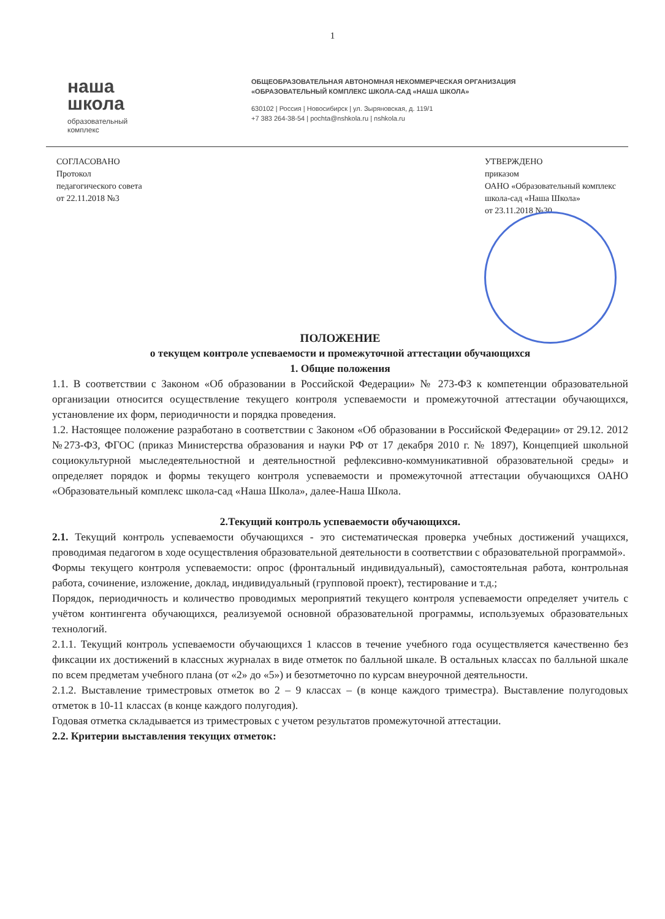1
наша
школа
образовательный
комплекс
ОБЩЕОБРАЗОВАТЕЛЬНАЯ АВТОНОМНАЯ НЕКОММЕРЧЕСКАЯ ОРГАНИЗАЦИЯ
«ОБРАЗОВАТЕЛЬНЫЙ КОМПЛЕКС ШКОЛА-САД «НАША ШКОЛА»
630102 | Россия | Новосибирск | ул. Зыряновская, д. 119/1
+7 383 264-38-54 | pochta@nshkola.ru | nshkola.ru
СОГЛАСОВАНО
Протокол
педагогического совета
от 22.11.2018 №3
УТВЕРЖДЕНО
приказом
ОАНО «Образовательный комплекс
школа-сад «Наша Школа»
от 23.11.2018 №30
ПОЛОЖЕНИЕ
о текущем контроле успеваемости и промежуточной аттестации обучающихся
1. Общие положения
1.1. В соответствии с Законом «Об образовании в Российской Федерации» № 273-ФЗ к компетенции образовательной организации относится осуществление текущего контроля успеваемости и промежуточной аттестации обучающихся, установление их форм, периодичности и порядка проведения.
1.2. Настоящее положение разработано в соответствии с Законом «Об образовании в Российской Федерации» от 29.12. 2012 №273-ФЗ, ФГОС (приказ Министерства образования и науки РФ от 17 декабря 2010 г. № 1897), Концепцией школьной социокультурной мыследеятельностной и деятельностной рефлексивно-коммуникативной образовательной среды» и определяет порядок и формы текущего контроля успеваемости и промежуточной аттестации обучающихся ОАНО «Образовательный комплекс школа-сад «Наша Школа», далее-Наша Школа.
2.Текущий контроль успеваемости обучающихся.
2.1. Текущий контроль успеваемости обучающихся - это систематическая проверка учебных достижений учащихся, проводимая педагогом в ходе осуществления образовательной деятельности в соответствии с образовательной программой».
Формы текущего контроля успеваемости: опрос (фронтальный индивидуальный), самостоятельная работа, контрольная работа, сочинение, изложение, доклад, индивидуальный (групповой проект), тестирование и т.д.;
Порядок, периодичность и количество проводимых мероприятий текущего контроля успеваемости определяет учитель с учётом контингента обучающихся, реализуемой основной образовательной программы, используемых образовательных технологий.
2.1.1. Текущий контроль успеваемости обучающихся 1 классов в течение учебного года осуществляется качественно без фиксации их достижений в классных журналах в виде отметок по балльной шкале. В остальных классах по балльной шкале по всем предметам учебного плана (от «2» до «5») и безотметочно по курсам внеурочной деятельности.
2.1.2. Выставление триместровых отметок во 2 – 9 классах – (в конце каждого триместра). Выставление полугодовых отметок в 10-11 классах (в конце каждого полугодия).
Годовая отметка складывается из триместровых с учетом результатов промежуточной аттестации.
2.2. Критерии выставления текущих отметок: